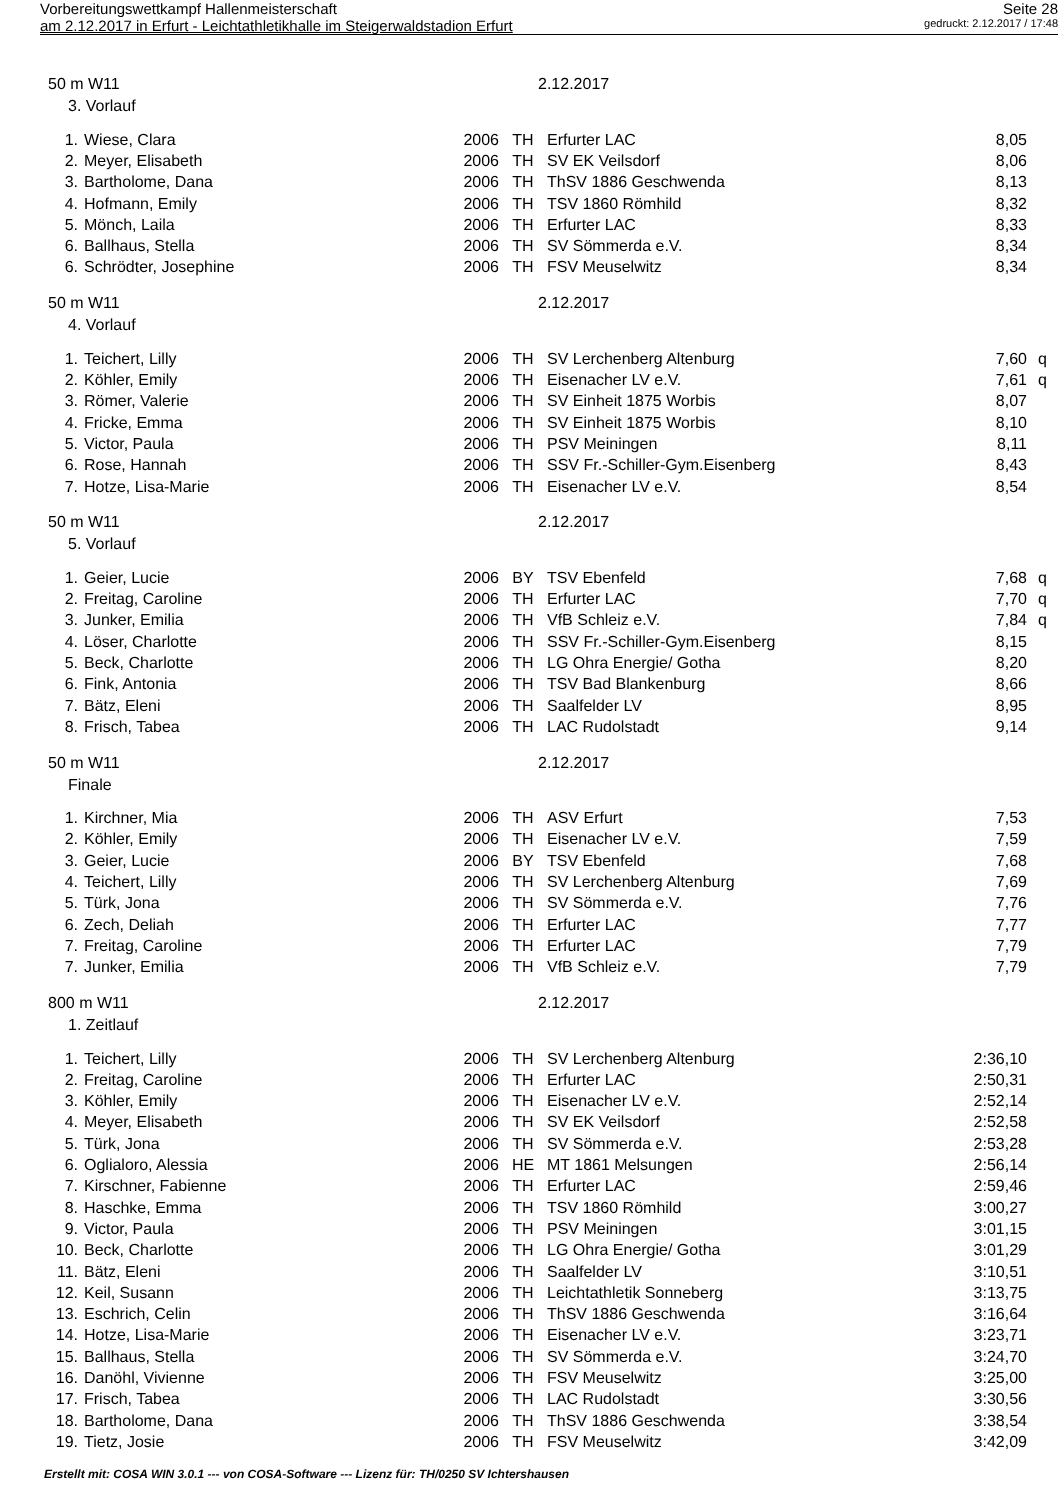Vorbereitungswettkampf Hallenmeisterschaft Seite 28
am 2.12.2017 in Erfurt - Leichtathletikhalle im Steigerwaldstadion Erfurt gedruckt: 2.12.2017 / 17:48
50 m W11 2.12.2017
3. Vorlauf
| 1. | Wiese, Clara | 2006 | TH | Erfurter LAC | 8,05 | |
| 2. | Meyer, Elisabeth | 2006 | TH | SV EK Veilsdorf | 8,06 | |
| 3. | Bartholome, Dana | 2006 | TH | ThSV 1886 Geschwenda | 8,13 | |
| 4. | Hofmann, Emily | 2006 | TH | TSV 1860 Römhild | 8,32 | |
| 5. | Mönch, Laila | 2006 | TH | Erfurter LAC | 8,33 | |
| 6. | Ballhaus, Stella | 2006 | TH | SV Sömmerda e.V. | 8,34 | |
| 6. | Schrödter, Josephine | 2006 | TH | FSV Meuselwitz | 8,34 | |
50 m W11 2.12.2017
4. Vorlauf
| 1. | Teichert, Lilly | 2006 | TH | SV Lerchenberg Altenburg | 7,60 | q |
| 2. | Köhler, Emily | 2006 | TH | Eisenacher LV e.V. | 7,61 | q |
| 3. | Römer, Valerie | 2006 | TH | SV Einheit 1875 Worbis | 8,07 | |
| 4. | Fricke, Emma | 2006 | TH | SV Einheit 1875 Worbis | 8,10 | |
| 5. | Victor, Paula | 2006 | TH | PSV Meiningen | 8,11 | |
| 6. | Rose, Hannah | 2006 | TH | SSV Fr.-Schiller-Gym.Eisenberg | 8,43 | |
| 7. | Hotze, Lisa-Marie | 2006 | TH | Eisenacher LV e.V. | 8,54 | |
50 m W11 2.12.2017
5. Vorlauf
| 1. | Geier, Lucie | 2006 | BY | TSV Ebenfeld | 7,68 | q |
| 2. | Freitag, Caroline | 2006 | TH | Erfurter LAC | 7,70 | q |
| 3. | Junker, Emilia | 2006 | TH | VfB Schleiz e.V. | 7,84 | q |
| 4. | Löser, Charlotte | 2006 | TH | SSV Fr.-Schiller-Gym.Eisenberg | 8,15 | |
| 5. | Beck, Charlotte | 2006 | TH | LG Ohra Energie/ Gotha | 8,20 | |
| 6. | Fink, Antonia | 2006 | TH | TSV Bad Blankenburg | 8,66 | |
| 7. | Bätz, Eleni | 2006 | TH | Saalfelder LV | 8,95 | |
| 8. | Frisch, Tabea | 2006 | TH | LAC Rudolstadt | 9,14 | |
50 m W11 2.12.2017
Finale
| 1. | Kirchner, Mia | 2006 | TH | ASV Erfurt | 7,53 | |
| 2. | Köhler, Emily | 2006 | TH | Eisenacher LV e.V. | 7,59 | |
| 3. | Geier, Lucie | 2006 | BY | TSV Ebenfeld | 7,68 | |
| 4. | Teichert, Lilly | 2006 | TH | SV Lerchenberg Altenburg | 7,69 | |
| 5. | Türk, Jona | 2006 | TH | SV Sömmerda e.V. | 7,76 | |
| 6. | Zech, Deliah | 2006 | TH | Erfurter LAC | 7,77 | |
| 7. | Freitag, Caroline | 2006 | TH | Erfurter LAC | 7,79 | |
| 7. | Junker, Emilia | 2006 | TH | VfB Schleiz e.V. | 7,79 | |
800 m W11 2.12.2017
1. Zeitlauf
| 1. | Teichert, Lilly | 2006 | TH | SV Lerchenberg Altenburg | 2:36,10 | |
| 2. | Freitag, Caroline | 2006 | TH | Erfurter LAC | 2:50,31 | |
| 3. | Köhler, Emily | 2006 | TH | Eisenacher LV e.V. | 2:52,14 | |
| 4. | Meyer, Elisabeth | 2006 | TH | SV EK Veilsdorf | 2:52,58 | |
| 5. | Türk, Jona | 2006 | TH | SV Sömmerda e.V. | 2:53,28 | |
| 6. | Oglialoro, Alessia | 2006 | HE | MT 1861 Melsungen | 2:56,14 | |
| 7. | Kirschner, Fabienne | 2006 | TH | Erfurter LAC | 2:59,46 | |
| 8. | Haschke, Emma | 2006 | TH | TSV 1860 Römhild | 3:00,27 | |
| 9. | Victor, Paula | 2006 | TH | PSV Meiningen | 3:01,15 | |
| 10. | Beck, Charlotte | 2006 | TH | LG Ohra Energie/ Gotha | 3:01,29 | |
| 11. | Bätz, Eleni | 2006 | TH | Saalfelder LV | 3:10,51 | |
| 12. | Keil, Susann | 2006 | TH | Leichtathletik Sonneberg | 3:13,75 | |
| 13. | Eschrich, Celin | 2006 | TH | ThSV 1886 Geschwenda | 3:16,64 | |
| 14. | Hotze, Lisa-Marie | 2006 | TH | Eisenacher LV e.V. | 3:23,71 | |
| 15. | Ballhaus, Stella | 2006 | TH | SV Sömmerda e.V. | 3:24,70 | |
| 16. | Danöhl, Vivienne | 2006 | TH | FSV Meuselwitz | 3:25,00 | |
| 17. | Frisch, Tabea | 2006 | TH | LAC Rudolstadt | 3:30,56 | |
| 18. | Bartholome, Dana | 2006 | TH | ThSV 1886 Geschwenda | 3:38,54 | |
| 19. | Tietz, Josie | 2006 | TH | FSV Meuselwitz | 3:42,09 | |
Erstellt mit: COSA WIN 3.0.1 --- von COSA-Software --- Lizenz für: TH/0250 SV Ichtershausen